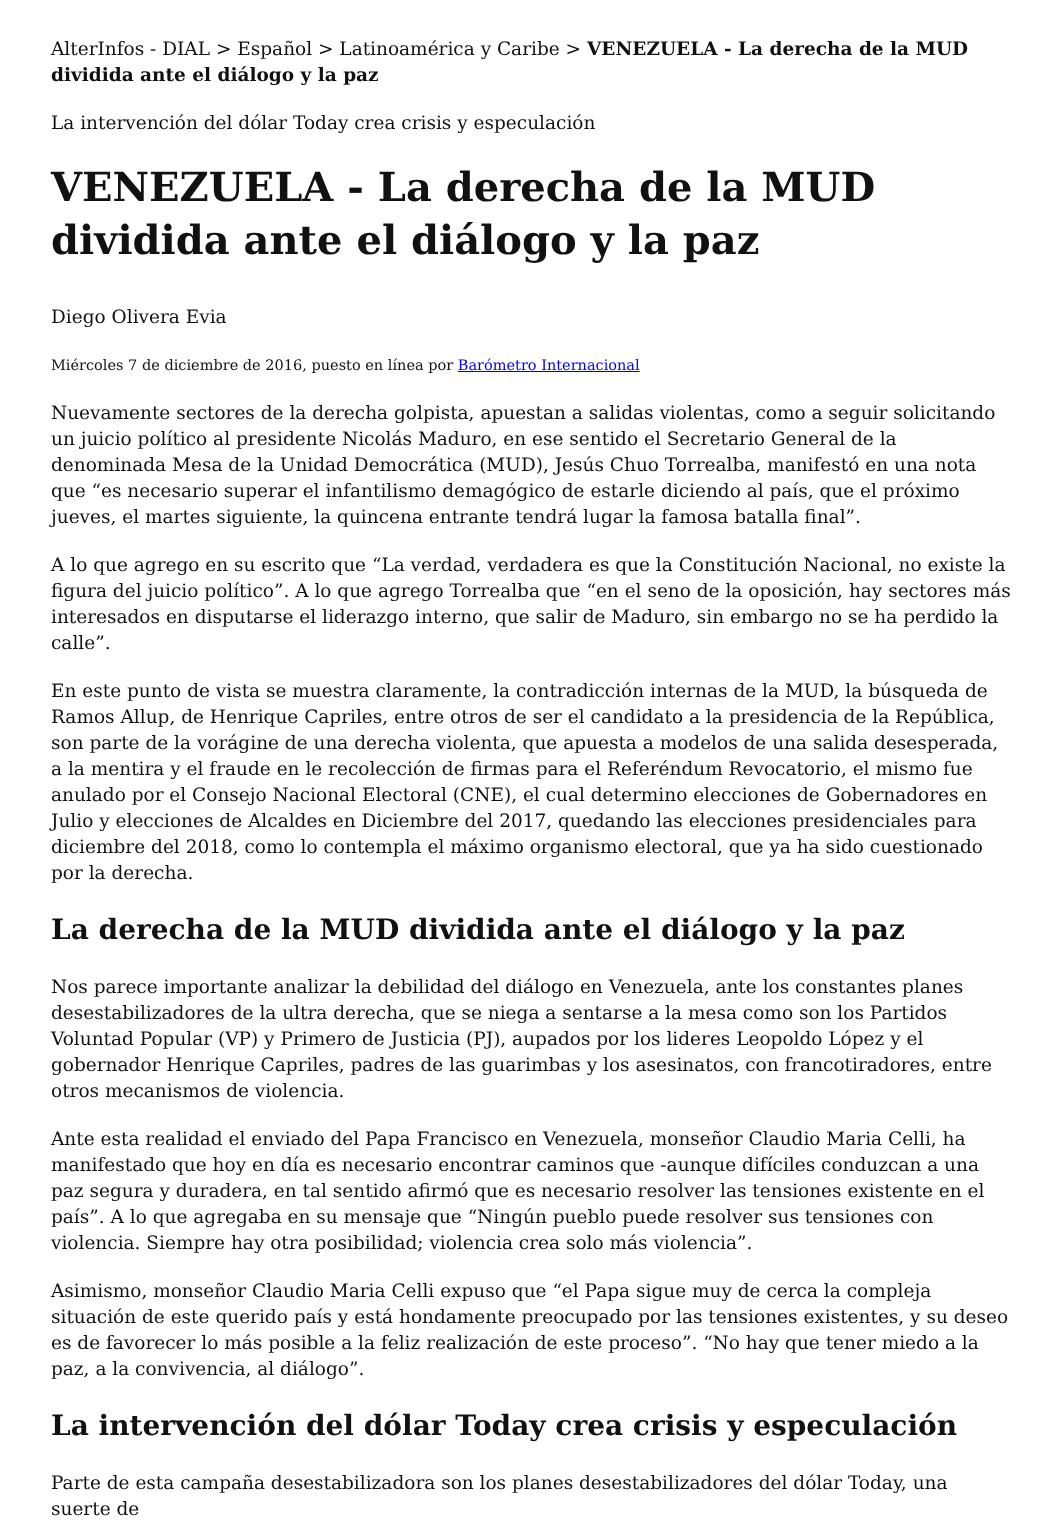AlterInfos - DIAL > Español > Latinoamérica y Caribe > VENEZUELA - La derecha de la MUD dividida ante el diálogo y la paz
La intervención del dólar Today crea crisis y especulación
VENEZUELA - La derecha de la MUD dividida ante el diálogo y la paz
Diego Olivera Evia
Miércoles 7 de diciembre de 2016, puesto en línea por Barómetro Internacional
Nuevamente sectores de la derecha golpista, apuestan a salidas violentas, como a seguir solicitando un juicio político al presidente Nicolás Maduro, en ese sentido el Secretario General de la denominada Mesa de la Unidad Democrática (MUD), Jesús Chuo Torrealba, manifestó en una nota que “es necesario superar el infantilismo demagógico de estarle diciendo al país, que el próximo jueves, el martes siguiente, la quincena entrante tendrá lugar la famosa batalla final”.
A lo que agrego en su escrito que “La verdad, verdadera es que la Constitución Nacional, no existe la figura del juicio político”. A lo que agrego Torrealba que “en el seno de la oposición, hay sectores más interesados en disputarse el liderazgo interno, que salir de Maduro, sin embargo no se ha perdido la calle”.
En este punto de vista se muestra claramente, la contradicción internas de la MUD, la búsqueda de Ramos Allup, de Henrique Capriles, entre otros de ser el candidato a la presidencia de la República, son parte de la vorágine de una derecha violenta, que apuesta a modelos de una salida desesperada, a la mentira y el fraude en le recolección de firmas para el Referéndum Revocatorio, el mismo fue anulado por el Consejo Nacional Electoral (CNE), el cual determino elecciones de Gobernadores en Julio y elecciones de Alcaldes en Diciembre del 2017, quedando las elecciones presidenciales para diciembre del 2018, como lo contempla el máximo organismo electoral, que ya ha sido cuestionado por la derecha.
La derecha de la MUD dividida ante el diálogo y la paz
Nos parece importante analizar la debilidad del diálogo en Venezuela, ante los constantes planes desestabilizadores de la ultra derecha, que se niega a sentarse a la mesa como son los Partidos Voluntad Popular (VP) y Primero de Justicia (PJ), aupados por los lideres Leopoldo López y el gobernador Henrique Capriles, padres de las guarimbas y los asesinatos, con francotiradores, entre otros mecanismos de violencia.
Ante esta realidad el enviado del Papa Francisco en Venezuela, monseñor Claudio Maria Celli, ha manifestado que hoy en día es necesario encontrar caminos que -aunque difíciles conduzcan a una paz segura y duradera, en tal sentido afirmó que es necesario resolver las tensiones existente en el país”. A lo que agregaba en su mensaje que “Ningún pueblo puede resolver sus tensiones con violencia. Siempre hay otra posibilidad; violencia crea solo más violencia”.
Asimismo, monseñor Claudio Maria Celli expuso que “el Papa sigue muy de cerca la compleja situación de este querido país y está hondamente preocupado por las tensiones existentes, y su deseo es de favorecer lo más posible a la feliz realización de este proceso”. “No hay que tener miedo a la paz, a la convivencia, al diálogo”.
La intervención del dólar Today crea crisis y especulación
Parte de esta campaña desestabilizadora son los planes desestabilizadores del dólar Today, una suerte de